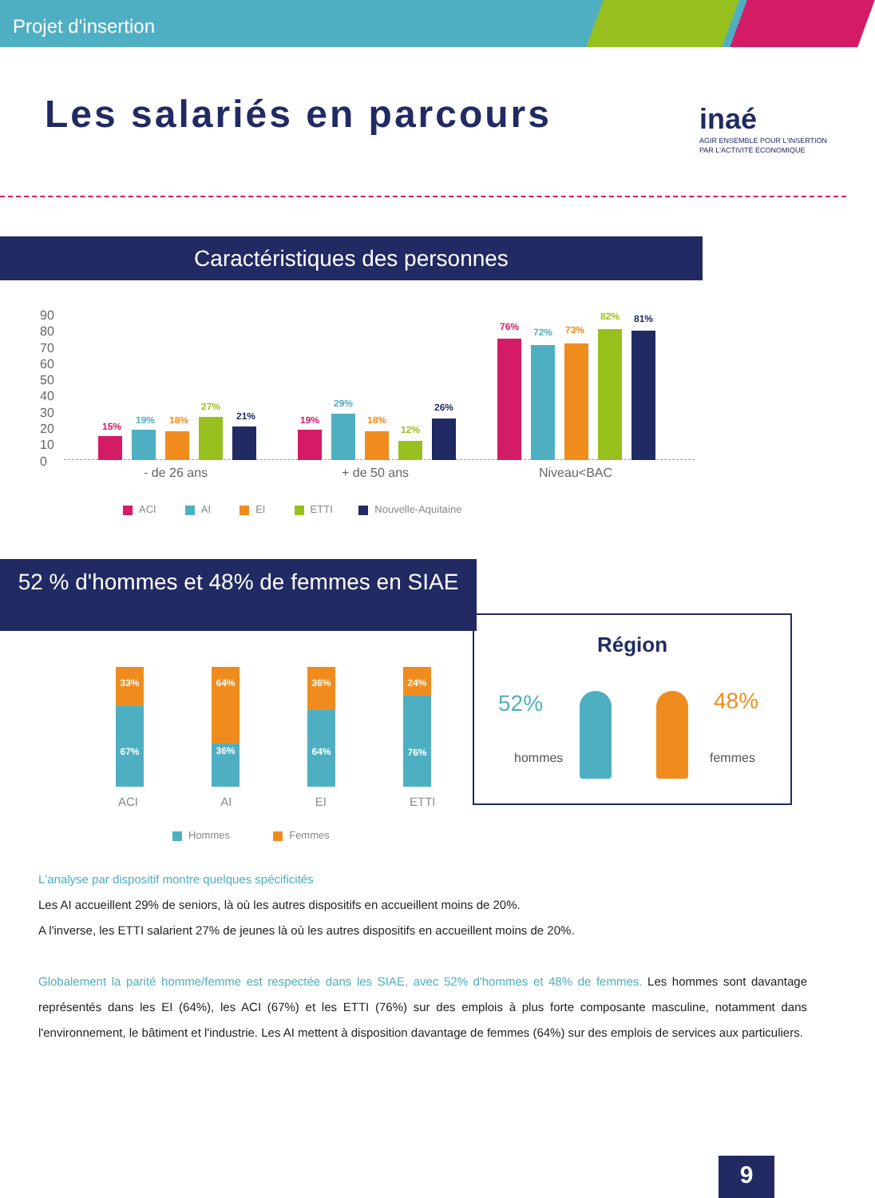Projet d'insertion
Les salariés en parcours
inaé
AGIR ENSEMBLE POUR L'INSERTION
PAR L'ACTIVITÉ ÉCONOMIQUE
Caractéristiques des personnes
90
80
70
60
50
40
30
20
10
0
15%
19% 18%
27%
21% 19%
29%
18%
12%
26%
76% 72% 73%
82% 81%
- de 26 ans + de 50 ans Niveau<BAC
ACI AI EI ETTI Nouvelle-Aquitaine
52 % d'hommes et 48% de femmes en SIAE
33%
67%
64%
36%
36%
64%
24%
76%
ACI AI EI ETTI
Hommes Femmes
Région
52% 48%
hommes femmes
L'analyse par dispositif montre quelques spécificités
Les AI accueillent 29% de seniors, là où les autres dispositifs en accueillent moins de 20%.
A l'inverse, les ETTI salarient 27% de jeunes là où les autres dispositifs en accueillent moins de 20%.
Globalement la parité homme/femme est respectée dans les SIAE, avec 52% d'hommes et 48% de femmes. Les hommes sont davantage représentés dans les EI (64%), les ACI (67%) et les ETTI (76%) sur des emplois à plus forte composante masculine, notamment dans l'environnement, le bâtiment et l'industrie. Les AI mettent à disposition davantage de femmes (64%) sur des emplois de services aux particuliers.
9